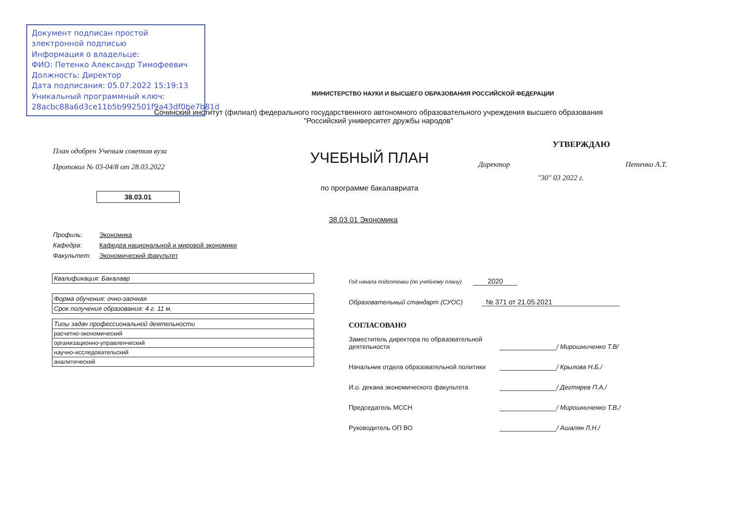Документ подписан простой электронной подписью
Информация о владельце:
ФИО: Петенко Александр Тимофеевич
Должность: Директор
Дата подписания: 05.07.2022 15:19:13
Уникальный программный ключ:
28acbc88a6d3ce11b5b992501f9a43df0be7b81d
МИНИСТЕРСТВО НАУКИ И ВЫСШЕГО ОБРАЗОВАНИЯ РОССИЙСКОЙ ФЕДЕРАЦИИ
Сочинский институт (филиал) федерального государственного автономного образовательного учреждения высшего образования
"Российский университет дружбы народов"
План одобрен Ученым советом вуза
Протокол № 03-04/8 от 28.03.2022
38.03.01
УЧЕБНЫЙ ПЛАН
по программе бакалавриата
УТВЕРЖДАЮ
Директор Петенко А.Т.
"30" 03 2022 г.
38.03.01 Экономика
Профиль: Экономика
Кафедра: Кафедра национальной и мировой экономики
Факультет: Экономический факультет
| Квалификация: Бакалавр |
| Форма обучения: очно-заочная |
| Срок получения образования: 4 г. 11 м. |
| Типы задач профессиональной деятельности |
| расчетно-экономический |
| организационно-управленческий |
| научно-исследовательский |
| аналитический |
Год начала подготовки (по учебному плану) 2020
Образовательный стандарт (СУОС) № 371 от 21.05.2021
СОГЛАСОВАНО
Заместитель директора по образовательной деятельности
/ Мирошниченко Т.В/
Начальник отдела образовательной политики
/ Крылова Н.Б./
И.о. декана экономического факультета
/ Дегтярев П.А./
Председатель МССН
/ Мирошниченко Т.В./
Руководитель ОП ВО
/ Ашалян Л.Н./